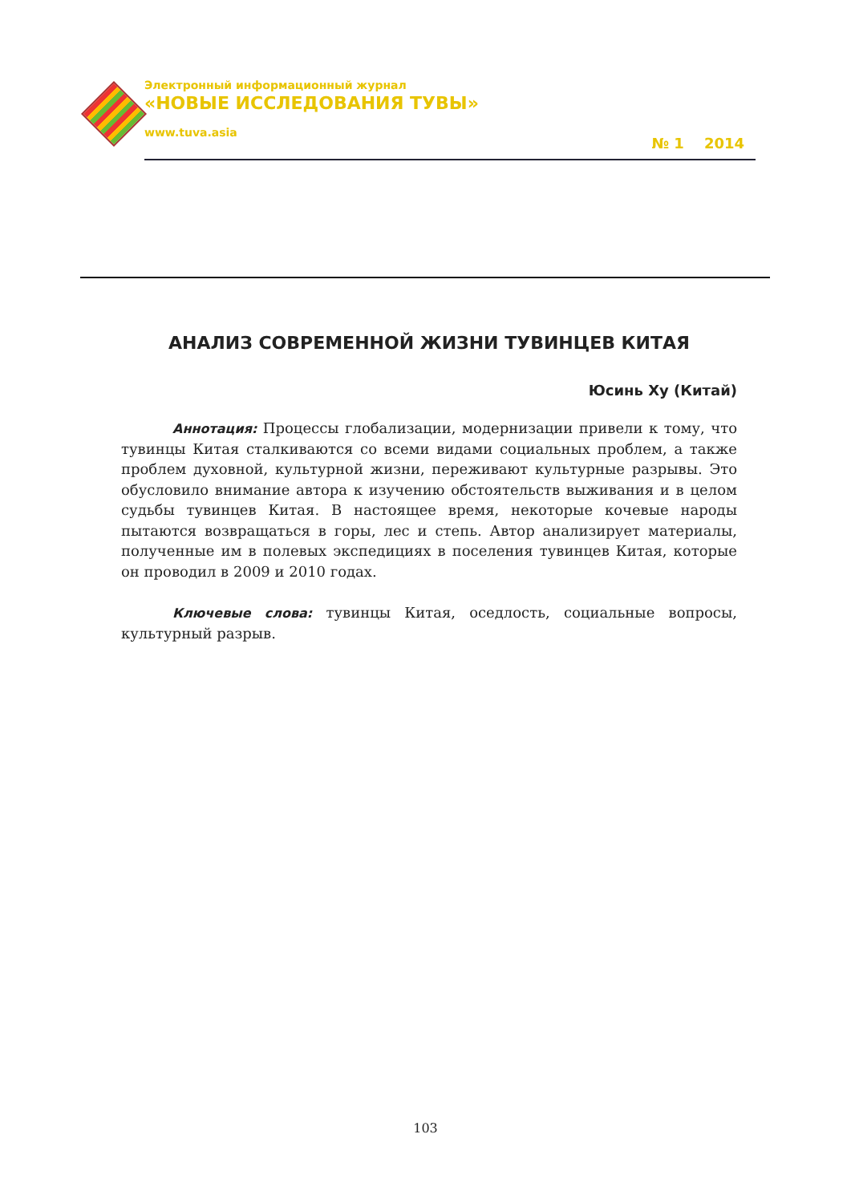Электронный информационный журнал
«НОВЫЕ ИССЛЕДОВАНИЯ ТУВЫ»
www.tuva.asia
№ 1 2014
АНАЛИЗ СОВРЕМЕННОЙ ЖИЗНИ ТУВИНЦЕВ КИТАЯ
Юсинь Ху (Китай)
Аннотация: Процессы глобализации, модернизации привели к тому, что тувинцы Китая сталкиваются со всеми видами социальных проблем, а также проблем духовной, культурной жизни, переживают культурные разрывы. Это обусловило внимание автора к изучению обстоятельств выживания и в целом судьбы тувинцев Китая. В настоящее время, некоторые кочевые народы пытаются возвращаться в горы, лес и степь. Автор анализирует материалы, полученные им в полевых экспедициях в поселения тувинцев Китая, которые он проводил в 2009 и 2010 годах.
Ключевые слова: тувинцы Китая, оседлость, социальные вопросы, культурный разрыв.
103